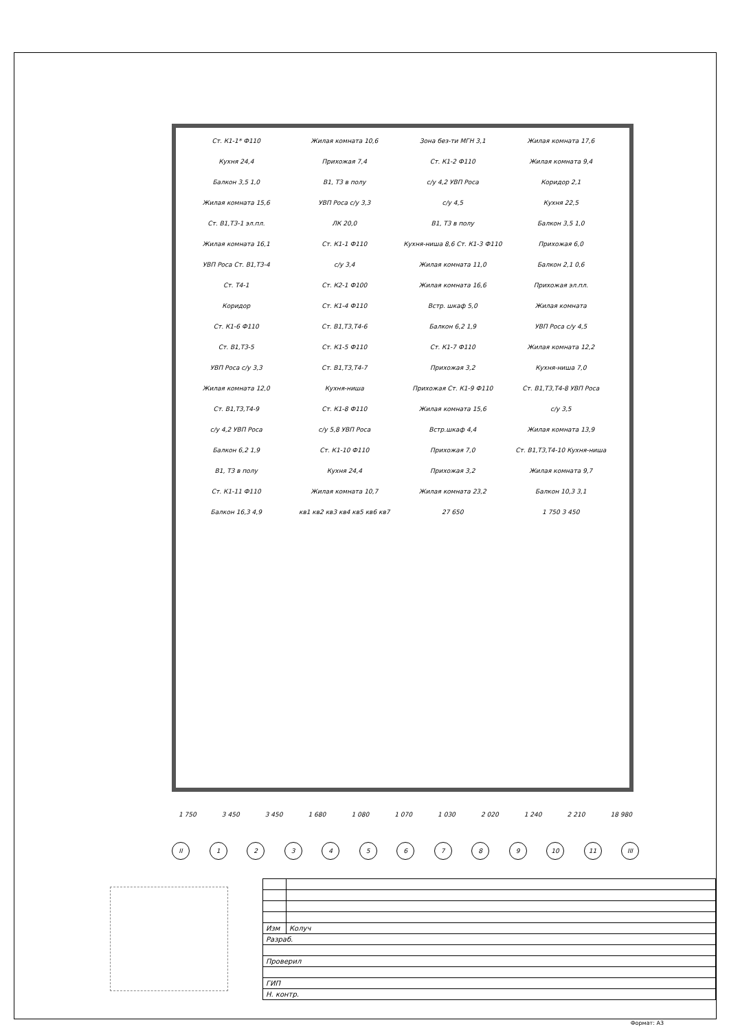Ст. К1-1* Ф110
Жилая комната 10,6
Зона без-ти МГН 3,1
Жилая комната 17,6
Кухня 24,4
Прихожая 7,4
Ст. К1-2 Ф110
Жилая комната 9,4
Балкон 3,5 1,0
В1, Т3 в полу
с/у 4,2 УВП Роса
Коридор 2,1
Жилая комната 15,6
УВП Роса с/у 3,3
с/у 4,5
Кухня 22,5
Ст. В1,Т3-1 эл.пл.
ЛК 20,0
В1, Т3 в полу
Балкон 3,5 1,0
Жилая комната 16,1
Ст. К1-1 Ф110
Кухня-ниша 8,6 Ст. К1-3 Ф110
Прихожая 6,0
УВП Роса Ст. В1,Т3-4
с/у 3,4
Жилая комната 11,0
Балкон 2,1 0,6
Ст. Т4-1
Ст. К2-1 Ф100
Жилая комната 16,6
Прихожая эл.пл.
Коридор
Ст. К1-4 Ф110
Встр. шкаф 5,0
Жилая комната
Ст. К1-6 Ф110
Ст. В1,Т3,Т4-6
Балкон 6,2 1,9
УВП Роса с/у 4,5
Ст. В1,Т3-5
Ст. К1-5 Ф110
Ст. К1-7 Ф110
Жилая комната 12,2
УВП Роса с/у 3,3
Ст. В1,Т3,Т4-7
Прихожая 3,2
Кухня-ниша 7,0
Жилая комната 12,0
Кухня-ниша
Прихожая Ст. К1-9 Ф110
Ст. В1,Т3,Т4-8 УВП Роса
Ст. В1,Т3,Т4-9
Ст. К1-8 Ф110
Жилая комната 15,6
с/у 3,5
с/у 4,2 УВП Роса
с/у 5,8 УВП Роса
Встр.шкаф 4,4
Жилая комната 13,9
Балкон 6,2 1,9
Ст. К1-10 Ф110
Прихожая 7,0
Ст. В1,Т3,Т4-10 Кухня-ниша
В1, Т3 в полу
Кухня 24,4
Прихожая 3,2
Жилая комната 9,7
Ст. К1-11 Ф110
Жилая комната 10,7
Жилая комната 23,2
Балкон 10,3 3,1
Балкон 16,3 4,9
кв1 кв2 кв3 кв4 кв5 кв6 кв7
27 650
1 750 3 450
1 750 3 450 3 450 1 680 1 080 1 070 1 030 2 020 1 240 2 210 18 980
II 1 2 3 4 5 6 7 8 9 10 11 III
| Изм | Колуч |
| Разраб. | |
| Проверил | |
| ГИП | |
| Н. контр. | |
Формат: А3